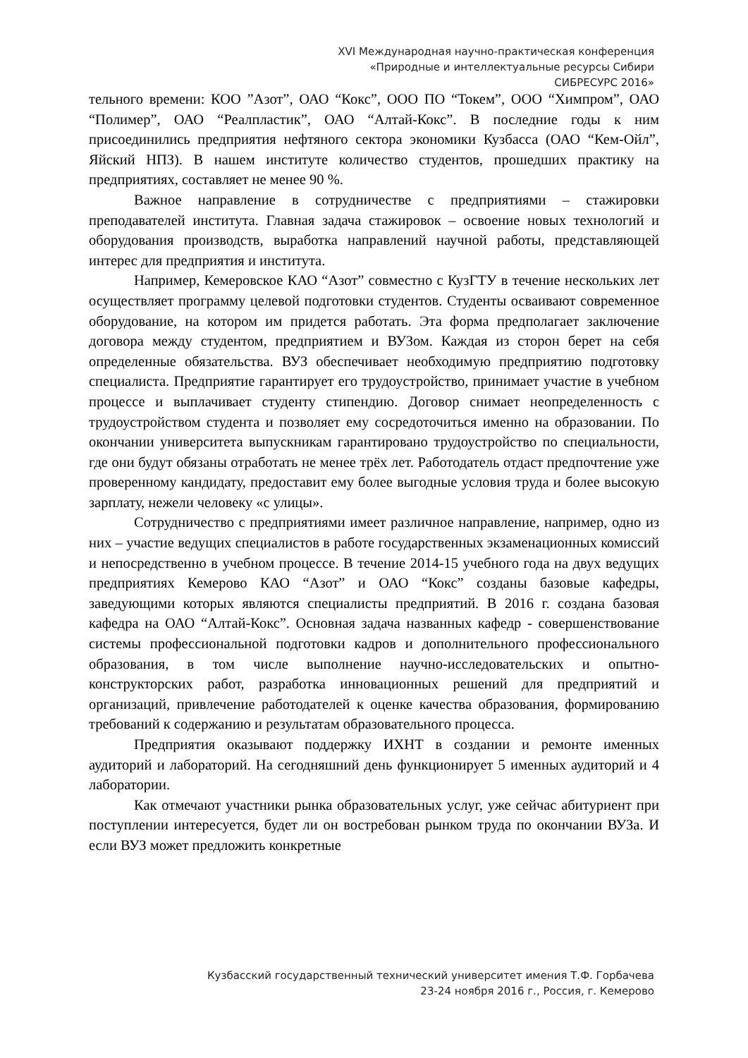XVI Международная научно-практическая конференция
«Природные и интеллектуальные ресурсы Сибири
СИБРЕСУРС 2016»
тельного времени: КОО ”Азот”, ОАО “Кокс”, ООО ПО “Токем”, ООО “Химпром”, ОАО “Полимер”, ОАО “Реалпластик”, ОАО “Алтай-Кокс”. В последние годы к ним присоединились предприятия нефтяного сектора экономики Кузбасса (ОАО “Кем-Ойл”, Яйский НПЗ). В нашем институте количество студентов, прошедших практику на предприятиях, составляет не менее 90 %.
Важное направление в сотрудничестве с предприятиями – стажировки преподавателей института. Главная задача стажировок – освоение новых технологий и оборудования производств, выработка направлений научной работы, представляющей интерес для предприятия и института.
Например, Кемеровское КАО “Азот” совместно с КузГТУ в течение нескольких лет осуществляет программу целевой подготовки студентов. Студенты осваивают современное оборудование, на котором им придется работать. Эта форма предполагает заключение договора между студентом, предприятием и ВУЗом. Каждая из сторон берет на себя определенные обязательства. ВУЗ обеспечивает необходимую предприятию подготовку специалиста. Предприятие гарантирует его трудоустройство, принимает участие в учебном процессе и выплачивает студенту стипендию. Договор снимает неопределенность с трудоустройством студента и позволяет ему сосредоточиться именно на образовании. По окончании университета выпускникам гарантировано трудоустройство по специальности, где они будут обязаны отработать не менее трёх лет. Работодатель отдаст предпочтение уже проверенному кандидату, предоставит ему более выгодные условия труда и более высокую зарплату, нежели человеку «с улицы».
Сотрудничество с предприятиями имеет различное направление, например, одно из них – участие ведущих специалистов в работе государственных экзаменационных комиссий и непосредственно в учебном процессе. В течение 2014-15 учебного года на двух ведущих предприятиях Кемерово КАО “Азот” и ОАО “Кокс” созданы базовые кафедры, заведующими которых являются специалисты предприятий. В 2016 г. создана базовая кафедра на ОАО “Алтай-Кокс”. Основная задача названных кафедр - совершенствование системы профессиональной подготовки кадров и дополнительного профессионального образования, в том числе выполнение научно-исследовательских и опытно-конструкторских работ, разработка инновационных решений для предприятий и организаций, привлечение работодателей к оценке качества образования, формированию требований к содержанию и результатам образовательного процесса.
Предприятия оказывают поддержку ИХНТ в создании и ремонте именных аудиторий и лабораторий. На сегодняшний день функционирует 5 именных аудиторий и 4 лаборатории.
Как отмечают участники рынка образовательных услуг, уже сейчас абитуриент при поступлении интересуется, будет ли он востребован рынком труда по окончании ВУЗа. И если ВУЗ может предложить конкретные
Кузбасский государственный технический университет имения Т.Ф. Горбачева
23-24 ноября 2016 г., Россия, г. Кемерово